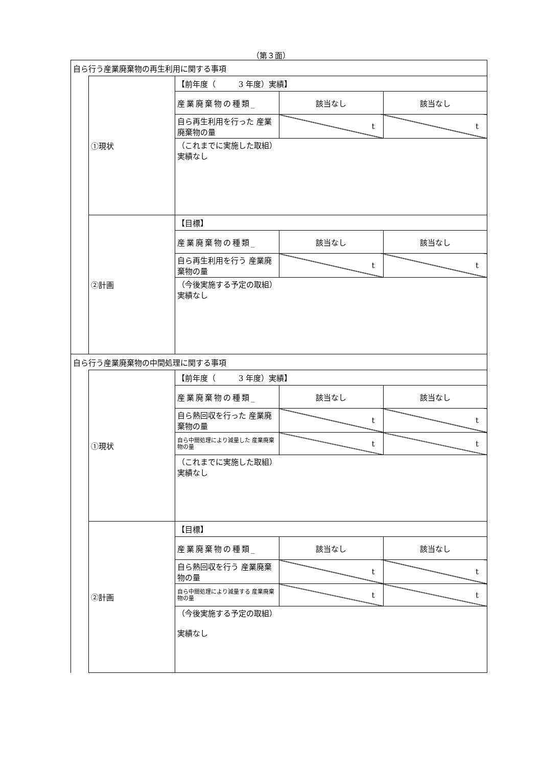（第３面）
| 自ら行う産業廃棄物の再生利用に関する事項 | | | | |
| | ①現状 | 【前年度（ 3 年度）実績】 | | |
| | | 産業廃棄物の種類_ | 該当なし | 該当なし |
| | | 自ら再生利用を行った 産業廃棄物の量 | t | t |
| | | （これまでに実施した取組） 実績なし | | |
| | ②計画 | 【目標】 | | |
| | | 産業廃棄物の種類_ | 該当なし | 該当なし |
| | | 自ら再生利用を行う 産業廃棄物の量 | t | t |
| | | （今後実施する予定の取組） 実績なし | | |
| 自ら行う産業廃棄物の中間処理に関する事項 | | | | |
| | ①現状 | 【前年度（ 3 年度）実績】 | | |
| | | 産業廃棄物の種類_ | 該当なし | 該当なし |
| | | 自ら熱回収を行った 産業廃棄物の量 | t | t |
| | | 自ら中間処理により減量した 産業廃棄物の量 | t | t |
| | | （これまでに実施した取組） 実績なし | | |
| | ②計画 | 【目標】 | | |
| | | 産業廃棄物の種類_ | 該当なし | 該当なし |
| | | 自ら熱回収を行う 産業廃棄物の量 | t | t |
| | | 自ら中間処理により減量する 産業廃棄物の量 | t | t |
| | | （今後実施する予定の取組） 実績なし | | |